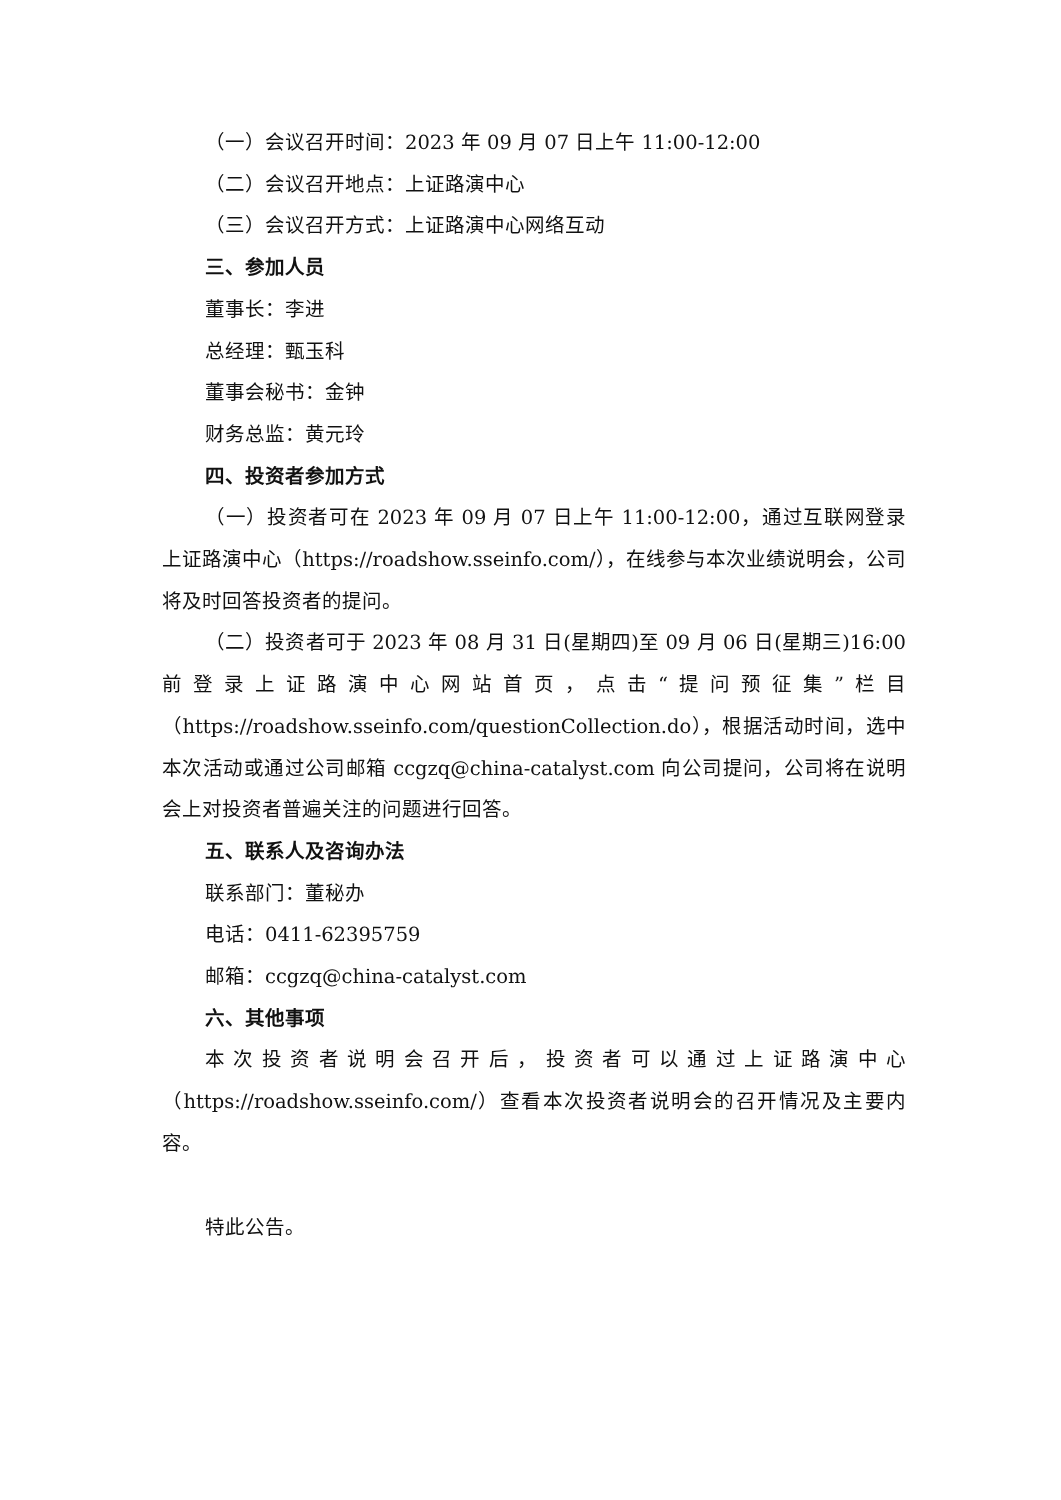（一）会议召开时间：2023 年 09 月 07 日上午 11:00-12:00
（二）会议召开地点：上证路演中心
（三）会议召开方式：上证路演中心网络互动
三、参加人员
董事长：李进
总经理：甄玉科
董事会秘书：金钟
财务总监：黄元玲
四、投资者参加方式
（一）投资者可在 2023 年 09 月 07 日上午 11:00-12:00，通过互联网登录上证路演中心（https://roadshow.sseinfo.com/），在线参与本次业绩说明会，公司将及时回答投资者的提问。
（二）投资者可于 2023 年 08 月 31 日(星期四)至 09 月 06 日(星期三)16:00 前登录上证路演中心网站首页，点击“提问预征集”栏目（https://roadshow.sseinfo.com/questionCollection.do），根据活动时间，选中本次活动或通过公司邮箱 ccgzq@china-catalyst.com 向公司提问，公司将在说明会上对投资者普遍关注的问题进行回答。
五、联系人及咨询办法
联系部门：董秘办
电话：0411-62395759
邮箱：ccgzq@china-catalyst.com
六、其他事项
本次投资者说明会召开后，投资者可以通过上证路演中心（https://roadshow.sseinfo.com/）查看本次投资者说明会的召开情况及主要内容。
特此公告。